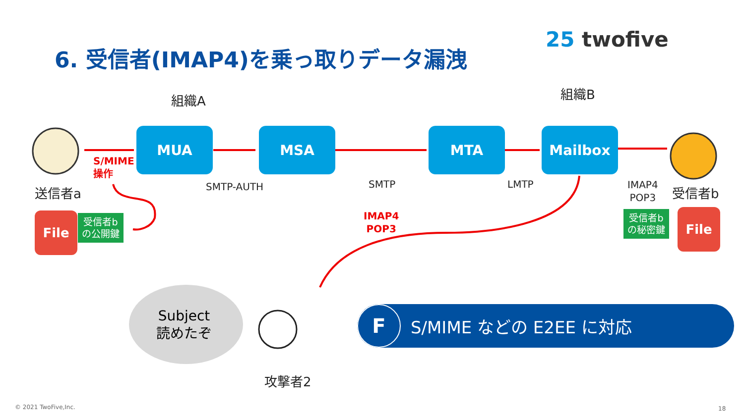6. 受信者(IMAP4)を乗っ取りデータ漏洩
25 twofive
組織A 組織B
MUA MSA MTA Mailbox
S/MIME
操作
送信者a SMTP-AUTH SMTP LMTP
IMAP4
POP3
受信者b
IMAP4
POP3
File
受信者b
の公開鍵
受信者b
の秘密鍵
File
Subject
読めたぞ
攻撃者2
F
S/MIME などの E2EE に対応
© 2021 TwoFive,Inc. 18